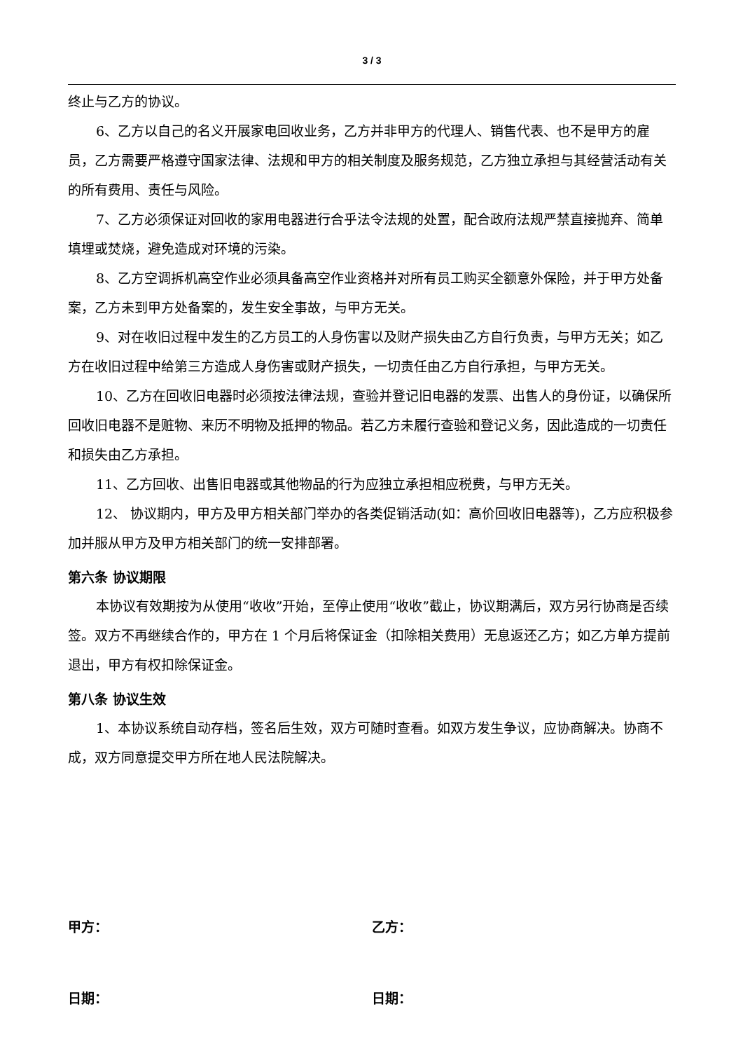3 / 3
终止与乙方的协议。
6、乙方以自己的名义开展家电回收业务，乙方并非甲方的代理人、销售代表、也不是甲方的雇员，乙方需要严格遵守国家法律、法规和甲方的相关制度及服务规范，乙方独立承担与其经营活动有关的所有费用、责任与风险。
7、乙方必须保证对回收的家用电器进行合乎法令法规的处置，配合政府法规严禁直接抛弃、简单填埋或焚烧，避免造成对环境的污染。
8、乙方空调拆机高空作业必须具备高空作业资格并对所有员工购买全额意外保险，并于甲方处备案，乙方未到甲方处备案的，发生安全事故，与甲方无关。
9、对在收旧过程中发生的乙方员工的人身伤害以及财产损失由乙方自行负责，与甲方无关；如乙方在收旧过程中给第三方造成人身伤害或财产损失，一切责任由乙方自行承担，与甲方无关。
10、乙方在回收旧电器时必须按法律法规，查验并登记旧电器的发票、出售人的身份证，以确保所回收旧电器不是赃物、来历不明物及抵押的物品。若乙方未履行查验和登记义务，因此造成的一切责任和损失由乙方承担。
11、乙方回收、出售旧电器或其他物品的行为应独立承担相应税费，与甲方无关。
12、 协议期内，甲方及甲方相关部门举办的各类促销活动(如：高价回收旧电器等)，乙方应积极参加并服从甲方及甲方相关部门的统一安排部署。
第六条 协议期限
本协议有效期按为从使用“收收”开始，至停止使用“收收”截止，协议期满后，双方另行协商是否续签。双方不再继续合作的，甲方在 1 个月后将保证金（扣除相关费用）无息返还乙方；如乙方单方提前退出，甲方有权扣除保证金。
第八条 协议生效
1、本协议系统自动存档，签名后生效，双方可随时查看。如双方发生争议，应协商解决。协商不成，双方同意提交甲方所在地人民法院解决。
甲方： 乙方：
日期： 日期：